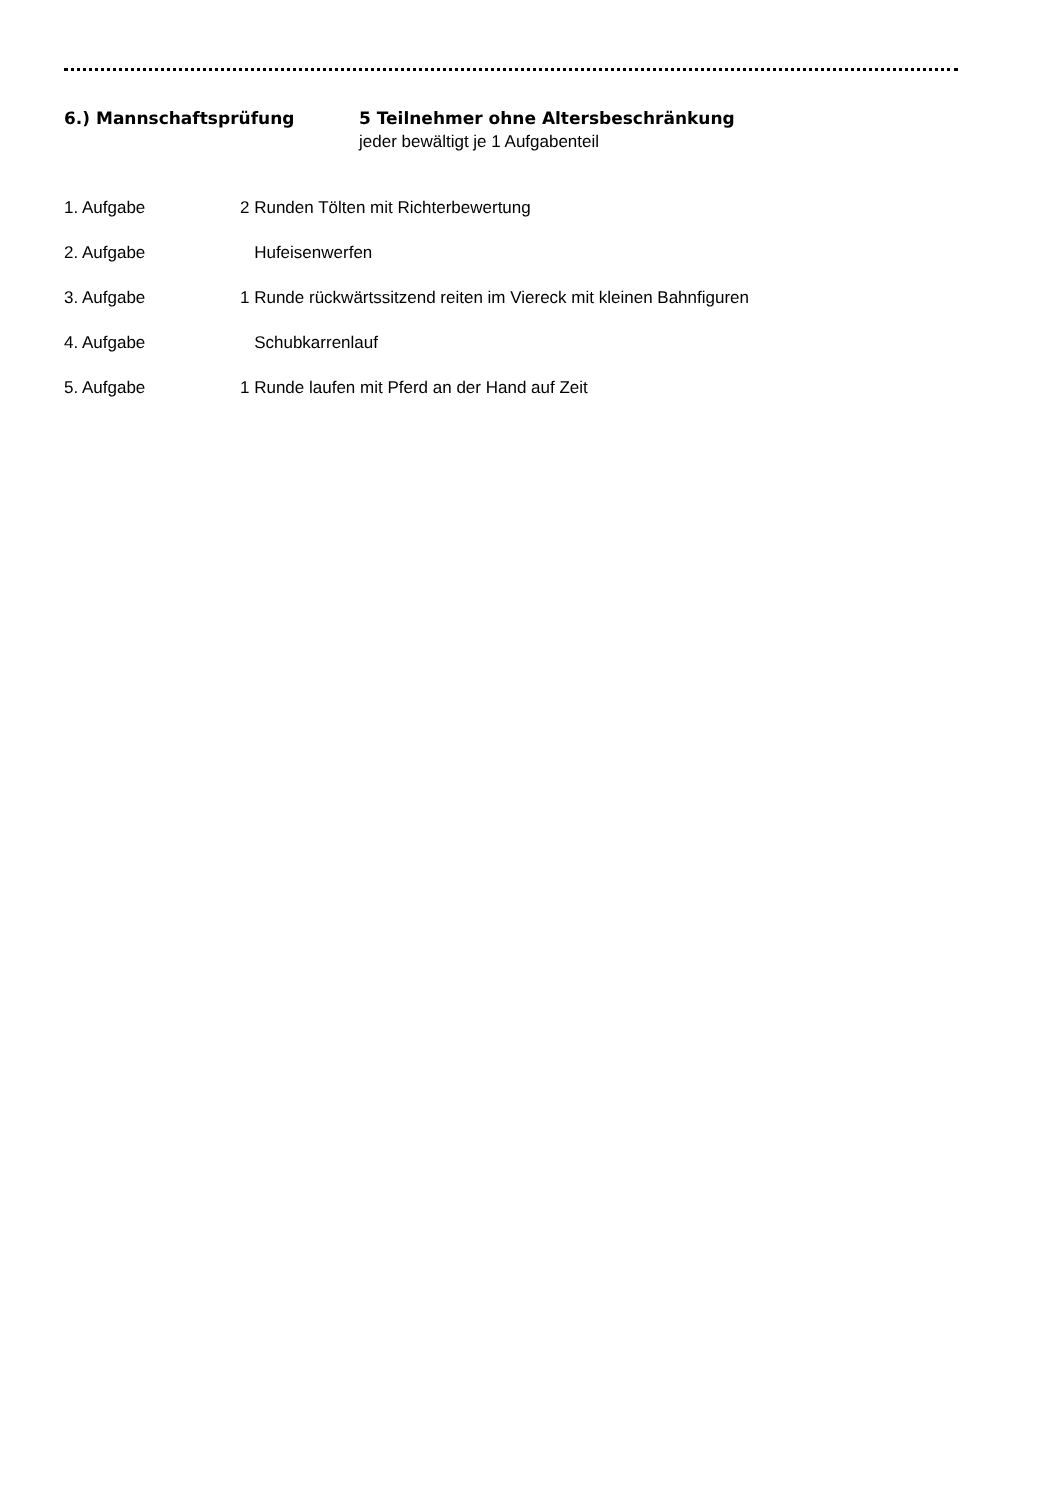6.) Mannschaftsprüfung 5 Teilnehmer ohne Altersbeschränkung
jeder bewältigt je 1 Aufgabenteil
1. Aufgabe 2 Runden Tölten mit Richterbewertung
2. Aufgabe Hufeisenwerfen
3. Aufgabe 1 Runde rückwärtssitzend reiten im Viereck mit kleinen Bahnfiguren
4. Aufgabe Schubkarrenlauf
5. Aufgabe 1 Runde laufen mit Pferd an der Hand auf Zeit